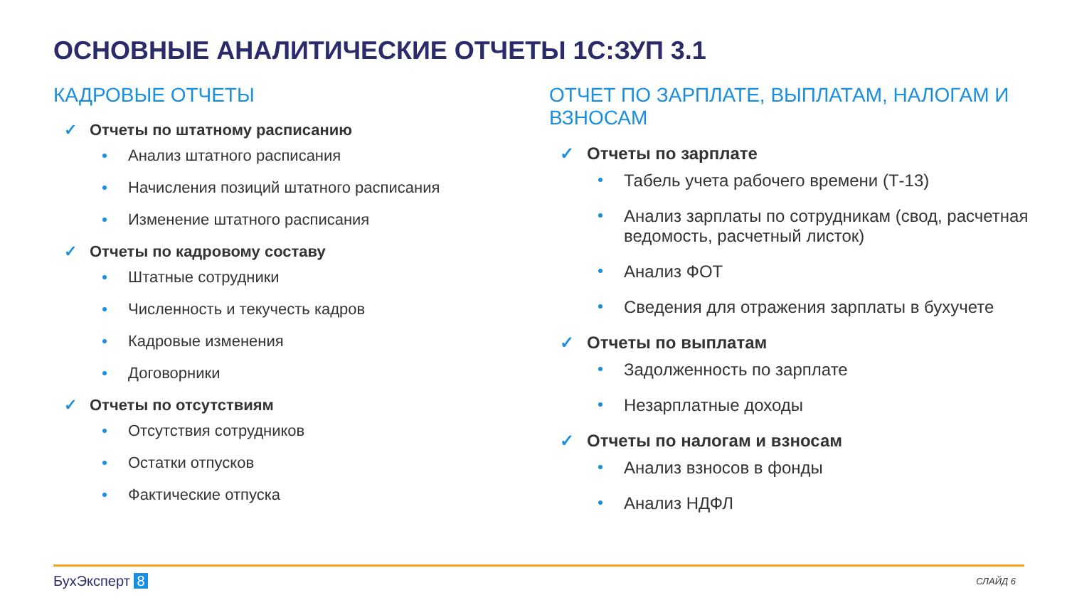ОСНОВНЫЕ АНАЛИТИЧЕСКИЕ ОТЧЕТЫ 1С:ЗУП 3.1
КАДРОВЫЕ ОТЧЕТЫ
✓ Отчеты по штатному расписанию
Анализ штатного расписания
Начисления позиций штатного расписания
Изменение штатного расписания
✓ Отчеты по кадровому составу
Штатные сотрудники
Численность и текучесть кадров
Кадровые изменения
Договорники
✓ Отчеты по отсутствиям
Отсутствия сотрудников
Остатки отпусков
Фактические отпуска
ОТЧЕТ ПО ЗАРПЛАТЕ, ВЫПЛАТАМ, НАЛОГАМ И ВЗНОСАМ
✓ Отчеты по зарплате
Табель учета рабочего времени (Т-13)
Анализ зарплаты по сотрудникам (свод, расчетная ведомость, расчетный листок)
Анализ ФОТ
Сведения для отражения зарплаты в бухучете
✓ Отчеты по выплатам
Задолженность по зарплате
Незарплатные доходы
✓ Отчеты по налогам и взносам
Анализ взносов в фонды
Анализ НДФЛ
БухЭксперт 8 СЛАЙД 6